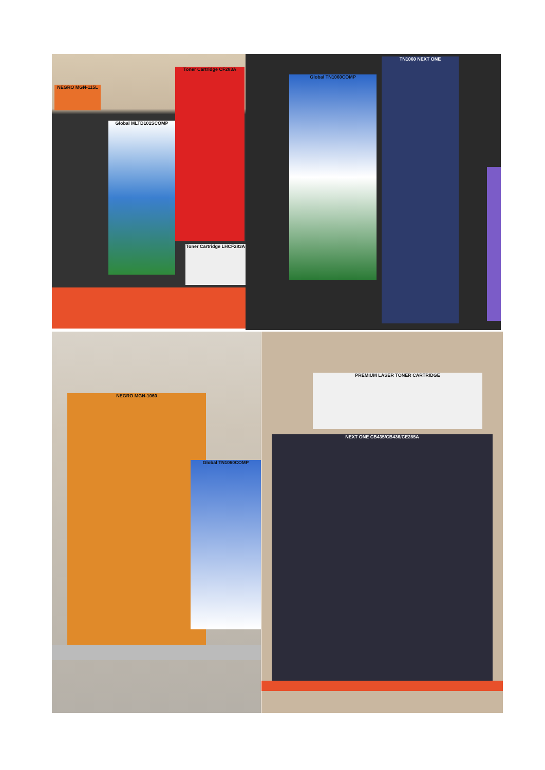NEGRO MGN-115L
Global MLTD101SCOMP
Toner Cartridge CF283A
Toner Cartridge LHCF283A
Global TN1060COMP
TN1060 NEXT ONE
NEGRO MGN-1060
Global TN1060COMP
PREMIUM LASER TONER CARTRIDGE
NEXT ONE CB435/CB436/CE285A